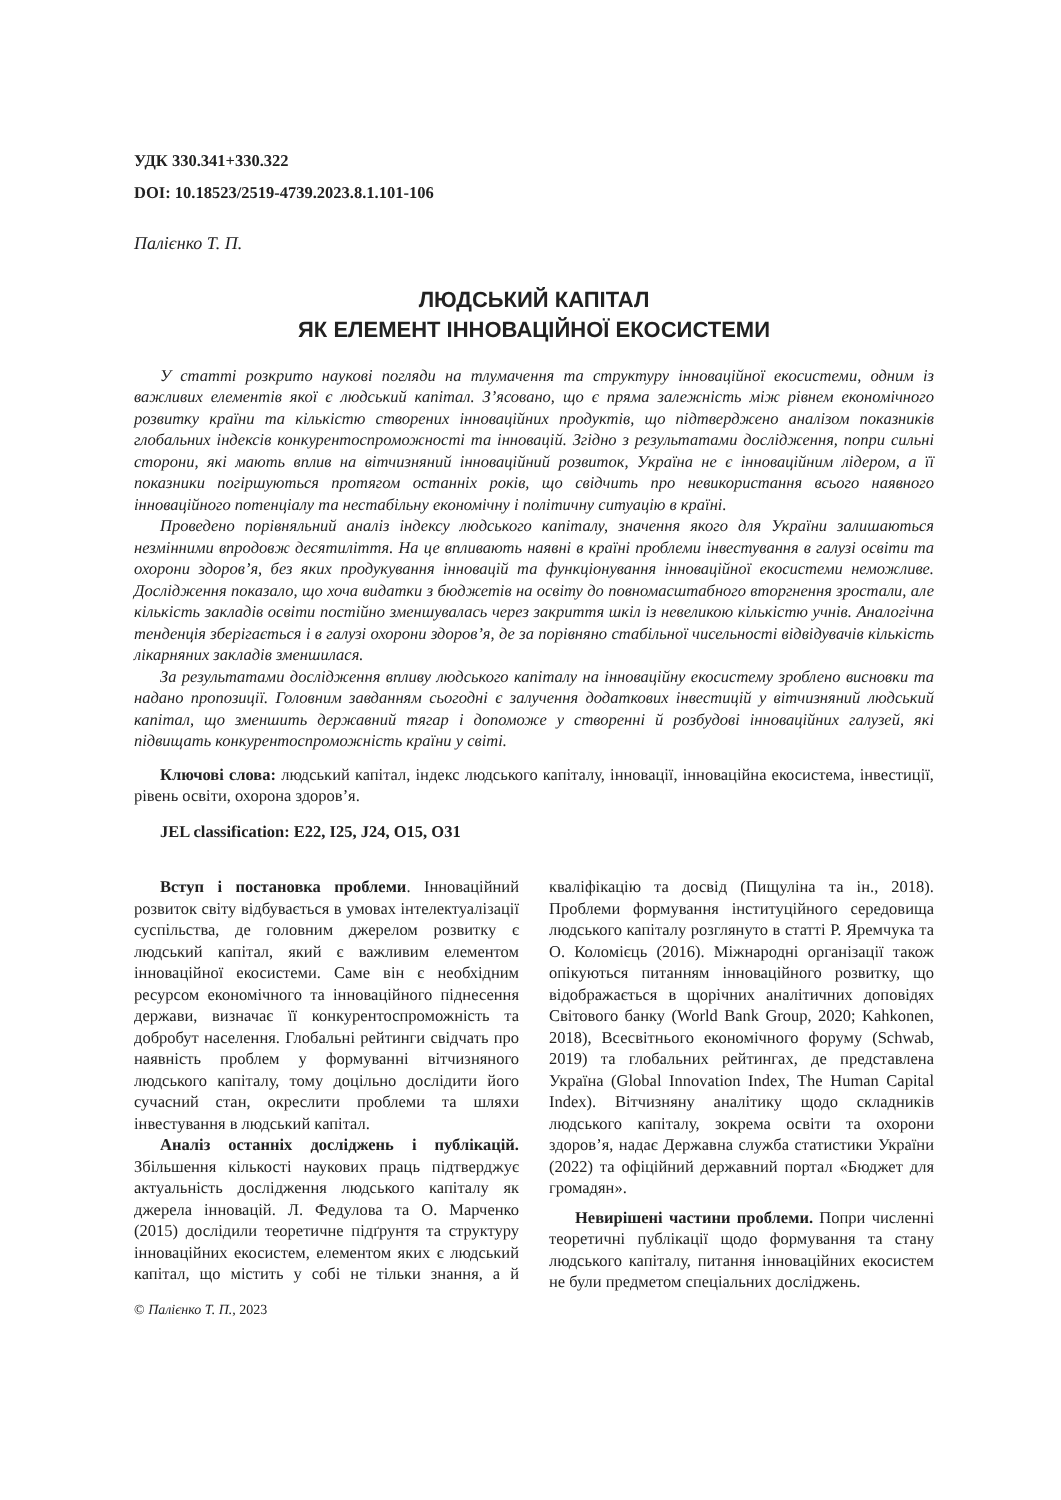УДК 330.341+330.322
DOI: 10.18523/2519-4739.2023.8.1.101-106
Палієнко Т. П.
ЛЮДСЬКИЙ КАПІТАЛ
ЯК ЕЛЕМЕНТ ІННОВАЦІЙНОЇ ЕКОСИСТЕМИ
У статті розкрито наукові погляди на тлумачення та структуру інноваційної екосистеми, одним із важливих елементів якої є людський капітал. З’ясовано, що є пряма залежність між рівнем економічного розвитку країни та кількістю створених інноваційних продуктів, що підтверджено аналізом показників глобальних індексів конкурентоспроможності та інновацій. Згідно з результатами дослідження, попри сильні сторони, які мають вплив на вітчизняний інноваційний розвиток, Україна не є інноваційним лідером, а її показники погіршуються протягом останніх років, що свідчить про невикористання всього наявного інноваційного потенціалу та нестабільну економічну і політичну ситуацію в країні.
Проведено порівняльний аналіз індексу людського капіталу, значення якого для України залишаються незмінними впродовж десятиліття. На це впливають наявні в країні проблеми інвестування в галузі освіти та охорони здоров’я, без яких продукування інновацій та функціонування інноваційної екосистеми неможливе. Дослідження показало, що хоча видатки з бюджетів на освіту до повномасштабного вторгнення зростали, але кількість закладів освіти постійно зменшувалась через закриття шкіл із невеликою кількістю учнів. Аналогічна тенденція зберігається і в галузі охорони здоров’я, де за порівняно стабільної чисельності відвідувачів кількість лікарняних закладів зменшилася.
За результатами дослідження впливу людського капіталу на інноваційну екосистему зроблено висновки та надано пропозиції. Головним завданням сьогодні є залучення додаткових інвестицій у вітчизняний людський капітал, що зменшить державний тягар і допоможе у створенні й розбудові інноваційних галузей, які підвищать конкурентоспроможність країни у світі.
Ключові слова: людський капітал, індекс людського капіталу, інновації, інноваційна екосистема, інвестиції, рівень освіти, охорона здоров’я.
JEL classification: E22, I25, J24, O15, O31
Вступ і постановка проблеми. Інноваційний розвиток світу відбувається в умовах інтелектуалізації суспільства, де головним джерелом розвитку є людський капітал, який є важливим елементом інноваційної екосистеми. Саме він є необхідним ресурсом економічного та інноваційного піднесення держави, визначає її конкурентоспроможність та добробут населення. Глобальні рейтинги свідчать про наявність проблем у формуванні вітчизняного людського капіталу, тому доцільно дослідити його сучасний стан, окреслити проблеми та шляхи інвестування в людський капітал.
Аналіз останніх досліджень і публікацій. Збільшення кількості наукових праць підтверджує актуальність дослідження людського капіталу як джерела інновацій. Л. Федулова та О. Марченко (2015) дослідили теоретичне підґрунтя та структуру інноваційних екосистем, елементом яких є людський капітал, що містить у собі не тільки знання, а й кваліфікацію та досвід (Пищуліна та ін., 2018). Проблеми формування інституційного середовища людського капіталу розглянуто в статті Р. Яремчука та О. Коломієць (2016). Міжнародні організації також опікуються питанням інноваційного розвитку, що відображається в щорічних аналітичних доповідях Світового банку (World Bank Group, 2020; Kahkonen, 2018), Всесвітнього економічного форуму (Schwab, 2019) та глобальних рейтингах, де представлена Україна (Global Innovation Index, The Human Capital Index). Вітчизняну аналітику щодо складників людського капіталу, зокрема освіти та охорони здоров’я, надає Державна служба статистики України (2022) та офіційний державний портал «Бюджет для громадян».
Невирішені частини проблеми. Попри численні теоретичні публікації щодо формування та стану людського капіталу, питання інноваційних екосистем не були предметом спеціальних досліджень.
© Палієнко Т. П., 2023